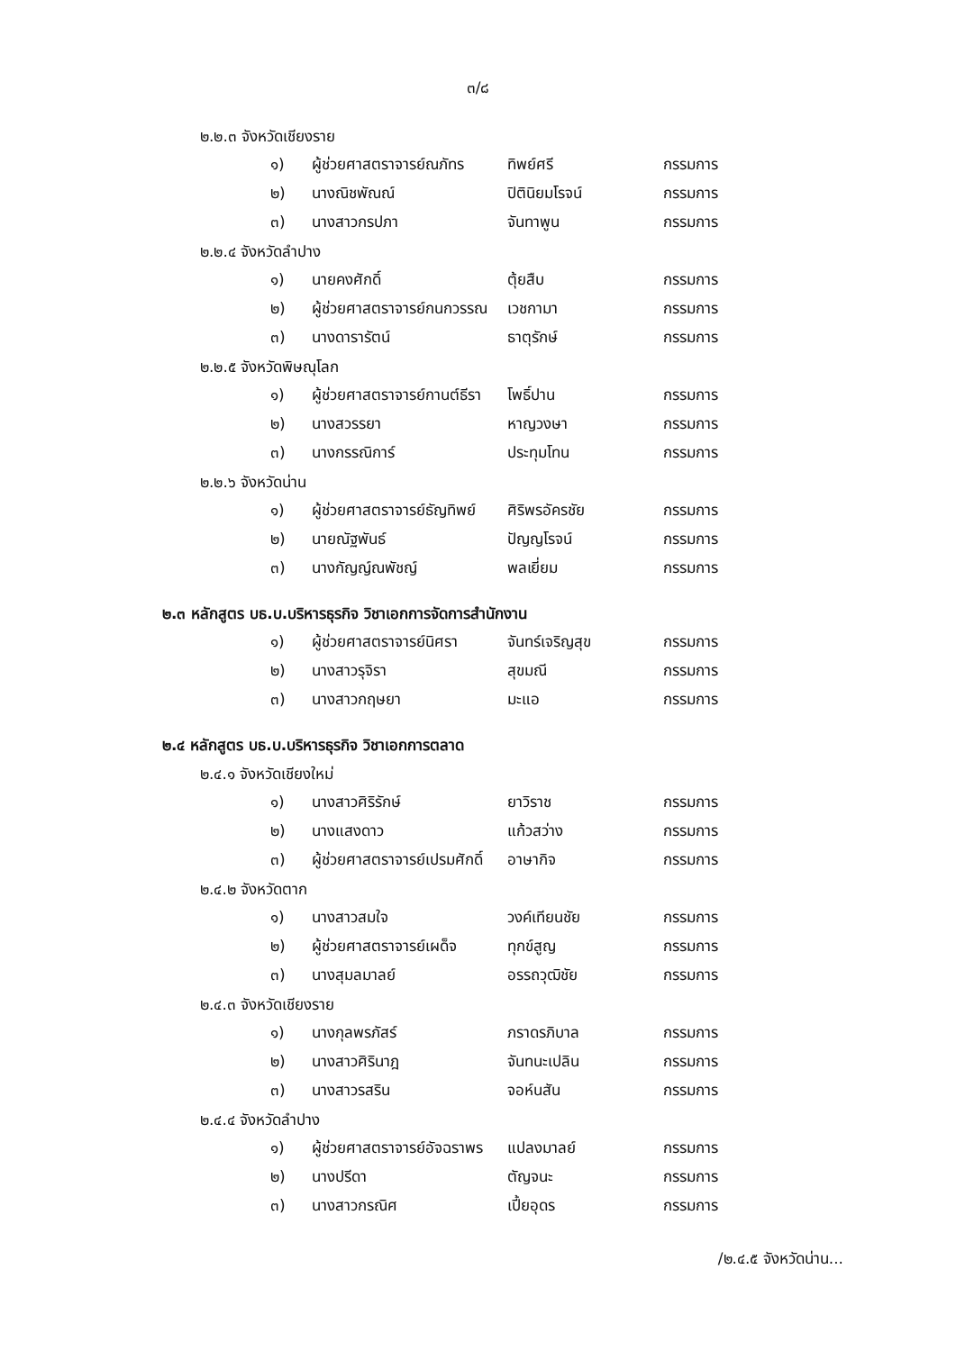๓/๘
๒.๒.๓ จังหวัดเชียงราย
| ๑) | ผู้ช่วยศาสตราจารย์ณภัทร | ทิพย์ศรี | กรรมการ |
| ๒) | นางณิชพัณณ์ | ปิตินิยมโรจน์ | กรรมการ |
| ๓) | นางสาวกรปภา | จันทาพูน | กรรมการ |
๒.๒.๔ จังหวัดลำปาง
| ๑) | นายคงศักดิ์ | ตุ้ยสืบ | กรรมการ |
| ๒) | ผู้ช่วยศาสตราจารย์กนกวรรณ | เวชกามา | กรรมการ |
| ๓) | นางดารารัตน์ | ธาตุรักษ์ | กรรมการ |
๒.๒.๕ จังหวัดพิษณุโลก
| ๑) | ผู้ช่วยศาสตราจารย์กานต์ธีรา | โพธิ์ปาน | กรรมการ |
| ๒) | นางสวรรยา | หาญวงษา | กรรมการ |
| ๓) | นางกรรณิการ์ | ประทุมโทน | กรรมการ |
๒.๒.๖ จังหวัดน่าน
| ๑) | ผู้ช่วยศาสตราจารย์ธัญทิพย์ | ศิริพรอัครชัย | กรรมการ |
| ๒) | นายณัฐพันธ์ | ปัญญโรจน์ | กรรมการ |
| ๓) | นางกัญญ์ณพัชญ์ | พลเยี่ยม | กรรมการ |
๒.๓ หลักสูตร บธ.บ.บริหารธุรกิจ วิชาเอกการจัดการสำนักงาน
| ๑) | ผู้ช่วยศาสตราจารย์นิศรา | จันทร์เจริญสุข | กรรมการ |
| ๒) | นางสาวรุจิรา | สุขมณี | กรรมการ |
| ๓) | นางสาวกฤษยา | มะแอ | กรรมการ |
๒.๔ หลักสูตร บธ.บ.บริหารธุรกิจ วิชาเอกการตลาด
๒.๔.๑ จังหวัดเชียงใหม่
| ๑) | นางสาวศิริรักษ์ | ยาวิราช | กรรมการ |
| ๒) | นางแสงดาว | แก้วสว่าง | กรรมการ |
| ๓) | ผู้ช่วยศาสตราจารย์เปรมศักดิ์ | อาษากิจ | กรรมการ |
๒.๔.๒ จังหวัดตาก
| ๑) | นางสาวสมใจ | วงค์เทียนชัย | กรรมการ |
| ๒) | ผู้ช่วยศาสตราจารย์เผด็จ | ทุกข์สูญ | กรรมการ |
| ๓) | นางสุมลมาลย์ | อรรถวุฒิชัย | กรรมการ |
๒.๔.๓ จังหวัดเชียงราย
| ๑) | นางกุลพรภัสร์ | ภราดรภิบาล | กรรมการ |
| ๒) | นางสาวศิรินาฎ | จันทนะเปลิน | กรรมการ |
| ๓) | นางสาวรสริน | จอห์นสัน | กรรมการ |
๒.๔.๔ จังหวัดลำปาง
| ๑) | ผู้ช่วยศาสตราจารย์อัจฉราพร | แปลงมาลย์ | กรรมการ |
| ๒) | นางปรีดา | ตัญจนะ | กรรมการ |
| ๓) | นางสาวกรณิศ | เปี้ยอุดร | กรรมการ |
/๒.๔.๕ จังหวัดน่าน...